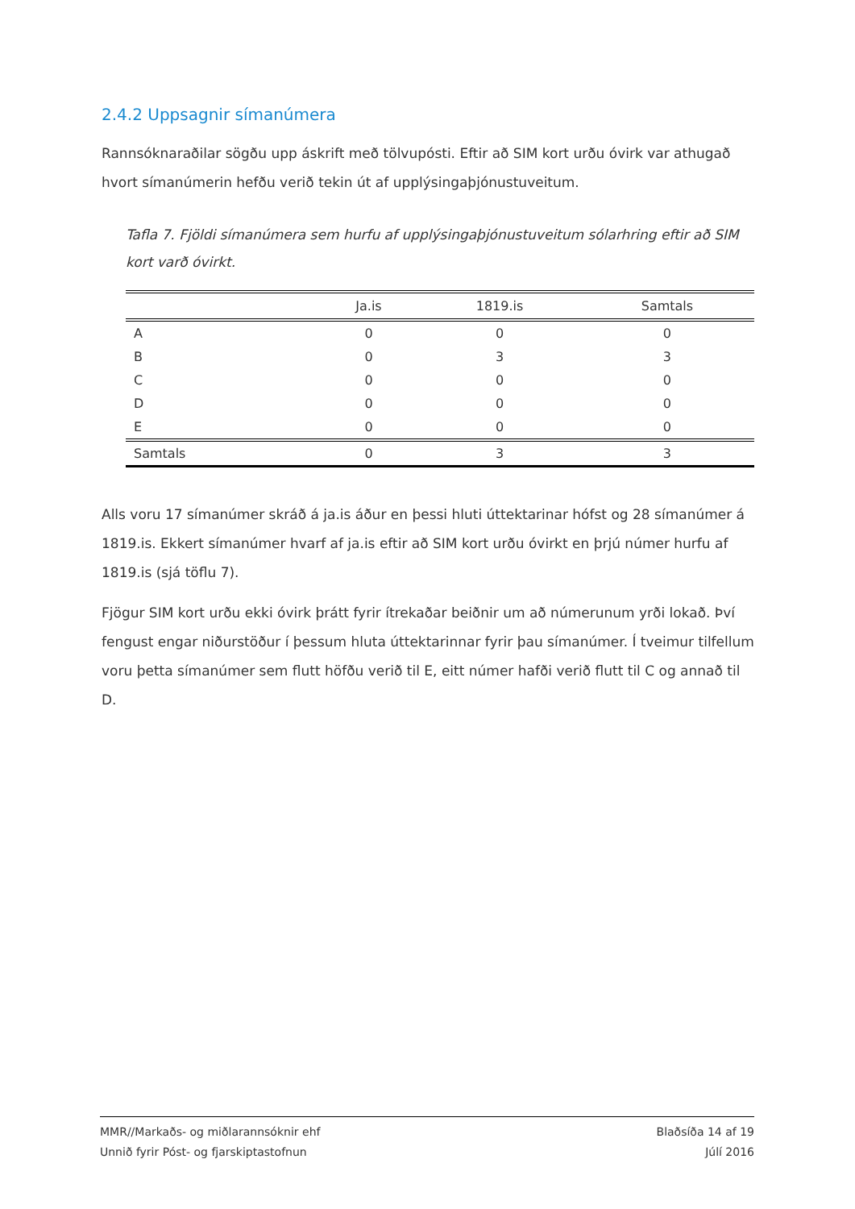2.4.2 Uppsagnir símanúmera
Rannsóknaraðilar sögðu upp áskrift með tölvupósti. Eftir að SIM kort urðu óvirk var athugað hvort símanúmerin hefðu verið tekin út af upplýsingaþjónustuveitum.
Tafla 7. Fjöldi símanúmera sem hurfu af upplýsingaþjónustuveitum sólarhring eftir að SIM kort varð óvirkt.
| | Ja.is | 1819.is | Samtals |
| --- | --- | --- | --- |
| A | 0 | 0 | 0 |
| B | 0 | 3 | 3 |
| C | 0 | 0 | 0 |
| D | 0 | 0 | 0 |
| E | 0 | 0 | 0 |
| Samtals | 0 | 3 | 3 |
Alls voru 17 símanúmer skráð á ja.is áður en þessi hluti úttektarinar hófst og 28 símanúmer á 1819.is. Ekkert símanúmer hvarf af ja.is eftir að SIM kort urðu óvirkt en þrjú númer hurfu af 1819.is (sjá töflu 7).
Fjögur SIM kort urðu ekki óvirk þrátt fyrir ítrekaðar beiðnir um að númerunum yrði lokað. Því fengust engar niðurstöður í þessum hluta úttektarinnar fyrir þau símanúmer. Í tveimur tilfellum voru þetta símanúmer sem flutt höfðu verið til E, eitt númer hafði verið flutt til C og annað til D.
MMR//Markaðs- og miðlarannsóknir ehf
Unnið fyrir Póst- og fjarskiptastofnun
Blaðsíða 14 af 19
Júlí 2016